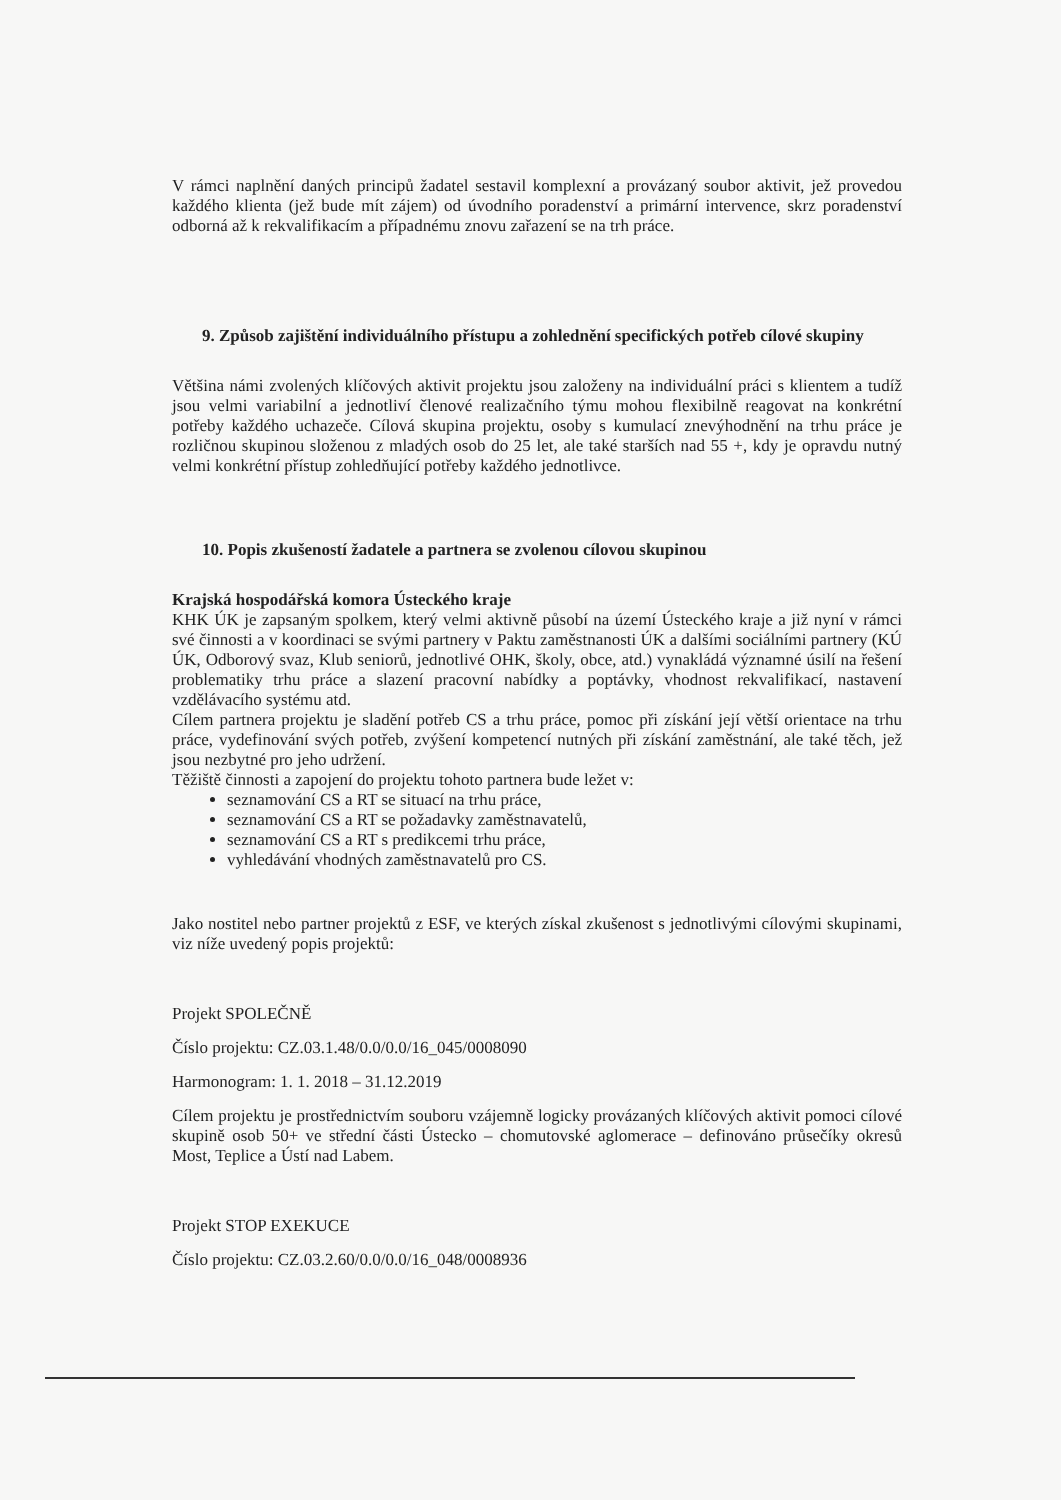V rámci naplnění daných principů žadatel sestavil komplexní a provázaný soubor aktivit, jež provedou každého klienta (jež bude mít zájem) od úvodního poradenství a primární intervence, skrz poradenství odborná až k rekvalifikacím a případnému znovu zařazení se na trh práce.
9. Způsob zajištění individuálního přístupu a zohlednění specifických potřeb cílové skupiny
Většina námi zvolených klíčových aktivit projektu jsou založeny na individuální práci s klientem a tudíž jsou velmi variabilní a jednotliví členové realizačního týmu mohou flexibilně reagovat na konkrétní potřeby každého uchazeče. Cílová skupina projektu, osoby s kumulací znevýhodnění na trhu práce je rozličnou skupinou složenou z mladých osob do 25 let, ale také starších nad 55 +, kdy je opravdu nutný velmi konkrétní přístup zohledňující potřeby každého jednotlivce.
10. Popis zkušeností žadatele a partnera se zvolenou cílovou skupinou
Krajská hospodářská komora Ústeckého kraje
KHK ÚK je zapsaným spolkem, který velmi aktivně působí na území Ústeckého kraje a již nyní v rámci své činnosti a v koordinaci se svými partnery v Paktu zaměstnanosti ÚK a dalšími sociálními partnery (KÚ ÚK, Odborový svaz, Klub seniorů, jednotlivé OHK, školy, obce, atd.) vynakládá významné úsilí na řešení problematiky trhu práce a slazení pracovní nabídky a poptávky, vhodnost rekvalifikací, nastavení vzdělávacího systému atd.
Cílem partnera projektu je sladění potřeb CS a trhu práce, pomoc při získání její větší orientace na trhu práce, vydefinování svých potřeb, zvýšení kompetencí nutných při získání zaměstnání, ale také těch, jež jsou nezbytné pro jeho udržení.
Těžiště činnosti a zapojení do projektu tohoto partnera bude ležet v:
seznamování CS a RT se situací na trhu práce,
seznamování CS a RT se požadavky zaměstnavatelů,
seznamování CS a RT s predikcemi trhu práce,
vyhledávání vhodných zaměstnavatelů pro CS.
Jako nostitel nebo partner projektů z ESF, ve kterých získal zkušenost s jednotlivými cílovými skupinami, viz níže uvedený popis projektů:
Projekt SPOLEČNĚ
Číslo projektu: CZ.03.1.48/0.0/0.0/16_045/0008090
Harmonogram: 1. 1. 2018 – 31.12.2019
Cílem projektu je prostřednictvím souboru vzájemně logicky provázaných klíčových aktivit pomoci cílové skupině osob 50+ ve střední části Ústecko – chomutovské aglomerace – definováno průsečíky okresů Most, Teplice a Ústí nad Labem.
Projekt STOP EXEKUCE
Číslo projektu: CZ.03.2.60/0.0/0.0/16_048/0008936